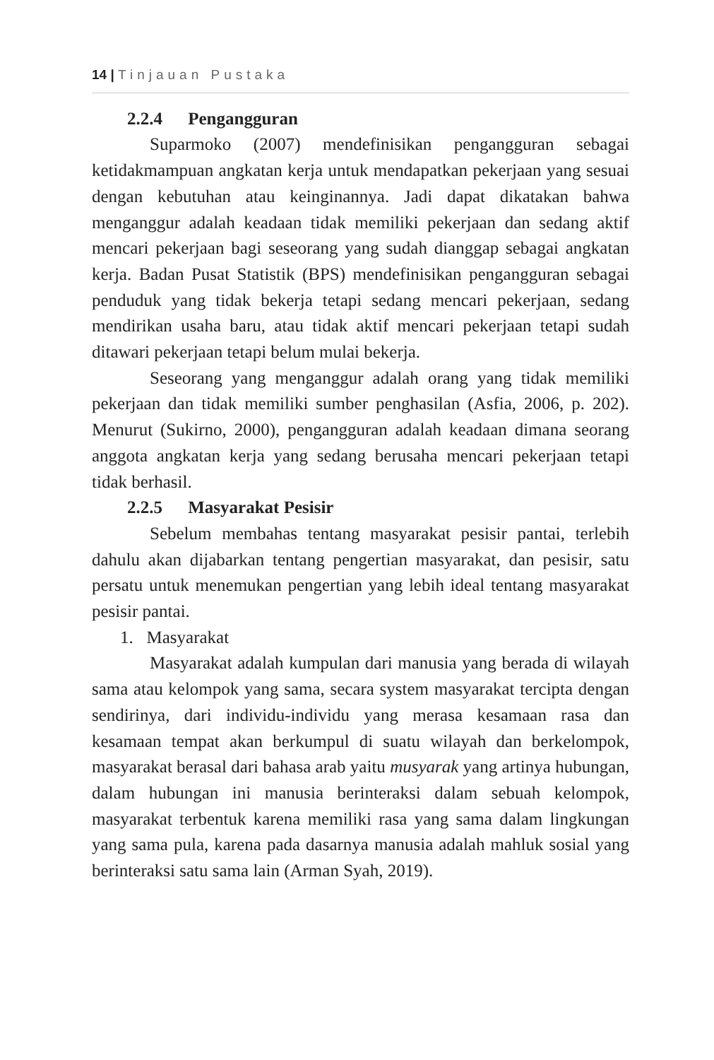14 | Tinjauan Pustaka
2.2.4 Pengangguran
Suparmoko (2007) mendefinisikan pengangguran sebagai ketidakmampuan angkatan kerja untuk mendapatkan pekerjaan yang sesuai dengan kebutuhan atau keinginannya. Jadi dapat dikatakan bahwa menganggur adalah keadaan tidak memiliki pekerjaan dan sedang aktif mencari pekerjaan bagi seseorang yang sudah dianggap sebagai angkatan kerja. Badan Pusat Statistik (BPS) mendefinisikan pengangguran sebagai penduduk yang tidak bekerja tetapi sedang mencari pekerjaan, sedang mendirikan usaha baru, atau tidak aktif mencari pekerjaan tetapi sudah ditawari pekerjaan tetapi belum mulai bekerja.
Seseorang yang menganggur adalah orang yang tidak memiliki pekerjaan dan tidak memiliki sumber penghasilan (Asfia, 2006, p. 202). Menurut (Sukirno, 2000), pengangguran adalah keadaan dimana seorang anggota angkatan kerja yang sedang berusaha mencari pekerjaan tetapi tidak berhasil.
2.2.5 Masyarakat Pesisir
Sebelum membahas tentang masyarakat pesisir pantai, terlebih dahulu akan dijabarkan tentang pengertian masyarakat, dan pesisir, satu persatu untuk menemukan pengertian yang lebih ideal tentang masyarakat pesisir pantai.
1. Masyarakat
Masyarakat adalah kumpulan dari manusia yang berada di wilayah sama atau kelompok yang sama, secara system masyarakat tercipta dengan sendirinya, dari individu-individu yang merasa kesamaan rasa dan kesamaan tempat akan berkumpul di suatu wilayah dan berkelompok, masyarakat berasal dari bahasa arab yaitu musyarak yang artinya hubungan, dalam hubungan ini manusia berinteraksi dalam sebuah kelompok, masyarakat terbentuk karena memiliki rasa yang sama dalam lingkungan yang sama pula, karena pada dasarnya manusia adalah mahluk sosial yang berinteraksi satu sama lain (Arman Syah, 2019).